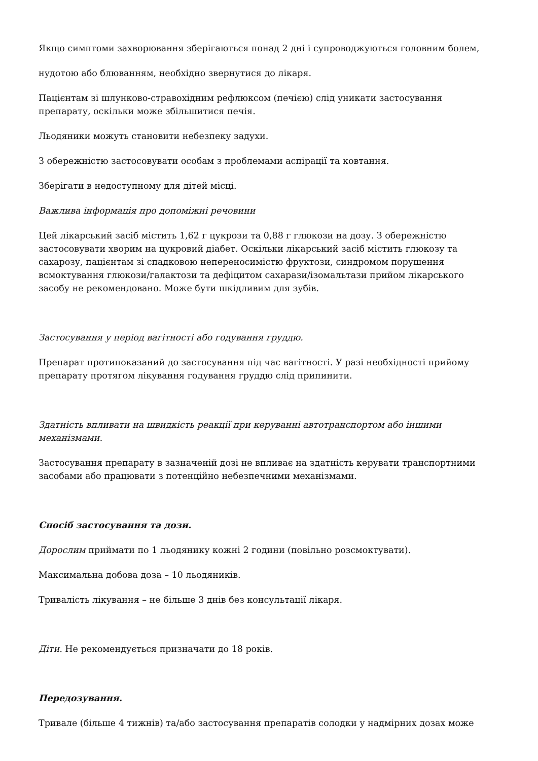Якщо симптоми захворювання зберігаються понад 2 дні і супроводжуються головним болем,
нудотою або блюванням, необхідно звернутися до лікаря.
Пацієнтам зі шлунково-стравохідним рефлюксом (печією) слід уникати застосування препарату, оскільки може збільшитися печія.
Льодяники можуть становити небезпеку задухи.
З обережністю застосовувати особам з проблемами аспірації та ковтання.
Зберігати в недоступному для дітей місці.
Важлива інформація про допоміжні речовини
Цей лікарський засіб містить 1,62 г цукрози та 0,88 г глюкози на дозу. З обережністю застосовувати хворим на цукровий діабет. Оскільки лікарський засіб містить глюкозу та сахарозу, пацієнтам зі спадковою непереносимістю фруктози, синдромом порушення всмоктування глюкози/галактози та дефіцитом сахарази/ізомальтази прийом лікарського засобу не рекомендовано. Може бути шкідливим для зубів.
Застосування у період вагітності або годування груддю.
Препарат протипоказаний до застосування під час вагітності. У разі необхідності прийому препарату протягом лікування годування груддю слід припинити.
Здатність впливати на швидкість реакції при керуванні автотранспортом або іншими механізмами.
Застосування препарату в зазначеній дозі не впливає на здатність керувати транспортними засобами або працювати з потенційно небезпечними механізмами.
Спосіб застосування та дози.
Дорослим приймати по 1 льодянику кожні 2 години (повільно розсмоктувати).
Максимальна добова доза – 10 льодяників.
Тривалість лікування – не більше 3 днів без консультації лікаря.
Діти. Не рекомендується призначати до 18 років.
Передозування.
Тривале (більше 4 тижнів) та/або застосування препаратів солодки у надмірних дозах може